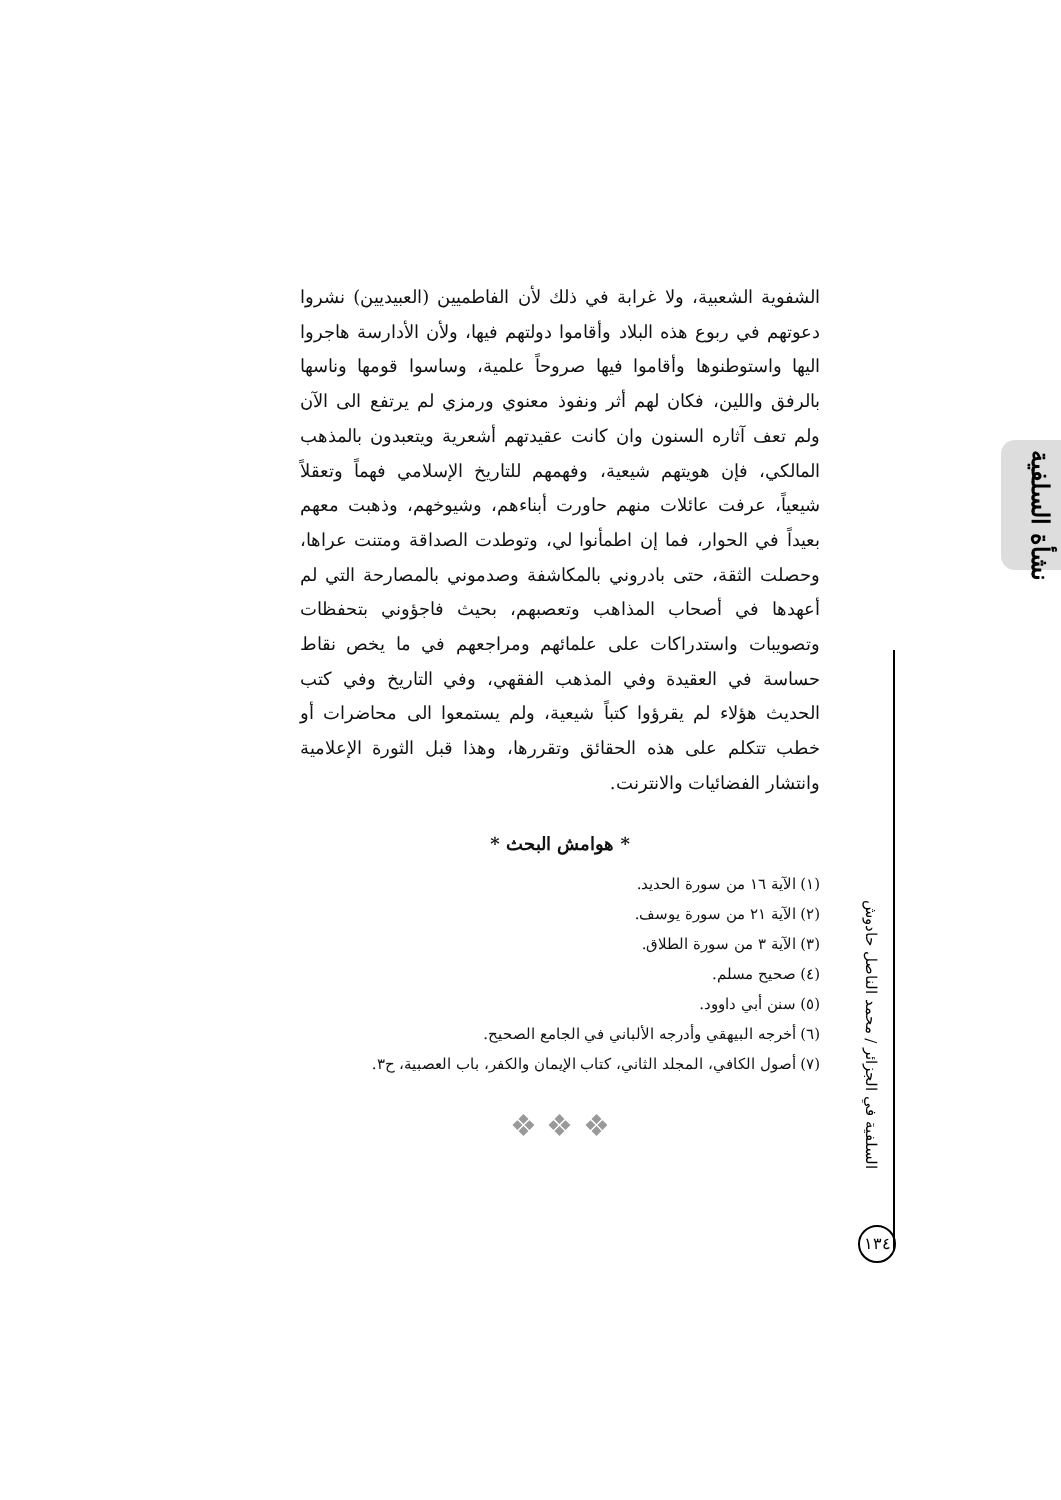نشأة السلفية
السلفية في الجزائر / محمد الناصل حادوش
١٣٤
الشفوية الشعبية، ولا غرابة في ذلك لأن الفاطميين (العبيديين) نشروا دعوتهم في ربوع هذه البلاد وأقاموا دولتهم فيها، ولأن الأدارسة هاجروا اليها واستوطنوها وأقاموا فيها صروحاً علمية، وساسوا قومها وناسها بالرفق واللين، فكان لهم أثر ونفوذ معنوي ورمزي لم يرتفع الى الآن ولم تعف آثاره السنون وان كانت عقيدتهم أشعرية ويتعبدون بالمذهب المالكي، فإن هويتهم شيعية، وفهمهم للتاريخ الإسلامي فهماً وتعقلاً شيعياً، عرفت عائلات منهم حاورت أبناءهم، وشيوخهم، وذهبت معهم بعيداً في الحوار، فما إن اطمأنوا لي، وتوطدت الصداقة ومتنت عراها، وحصلت الثقة، حتى بادروني بالمكاشفة وصدموني بالمصارحة التي لم أعهدها في أصحاب المذاهب وتعصبهم، بحيث فاجؤوني بتحفظات وتصويبات واستدراكات على علمائهم ومراجعهم في ما يخص نقاط حساسة في العقيدة وفي المذهب الفقهي، وفي التاريخ وفي كتب الحديث هؤلاء لم يقرؤوا كتباً شيعية، ولم يستمعوا الى محاضرات أو خطب تتكلم على هذه الحقائق وتقررها، وهذا قبل الثورة الإعلامية وانتشار الفضائيات والانترنت.
* هوامش البحث *
(١) الآية ١٦ من سورة الحديد.
(٢) الآية ٢١ من سورة يوسف.
(٣) الآية ٣ من سورة الطلاق.
(٤) صحيح مسلم.
(٥) سنن أبي داوود.
(٦) أخرجه البيهقي وأدرجه الألباني في الجامع الصحيح.
(٧) أصول الكافي، المجلد الثاني، كتاب الإيمان والكفر، باب العصبية، ح٣.
❖ ❖ ❖